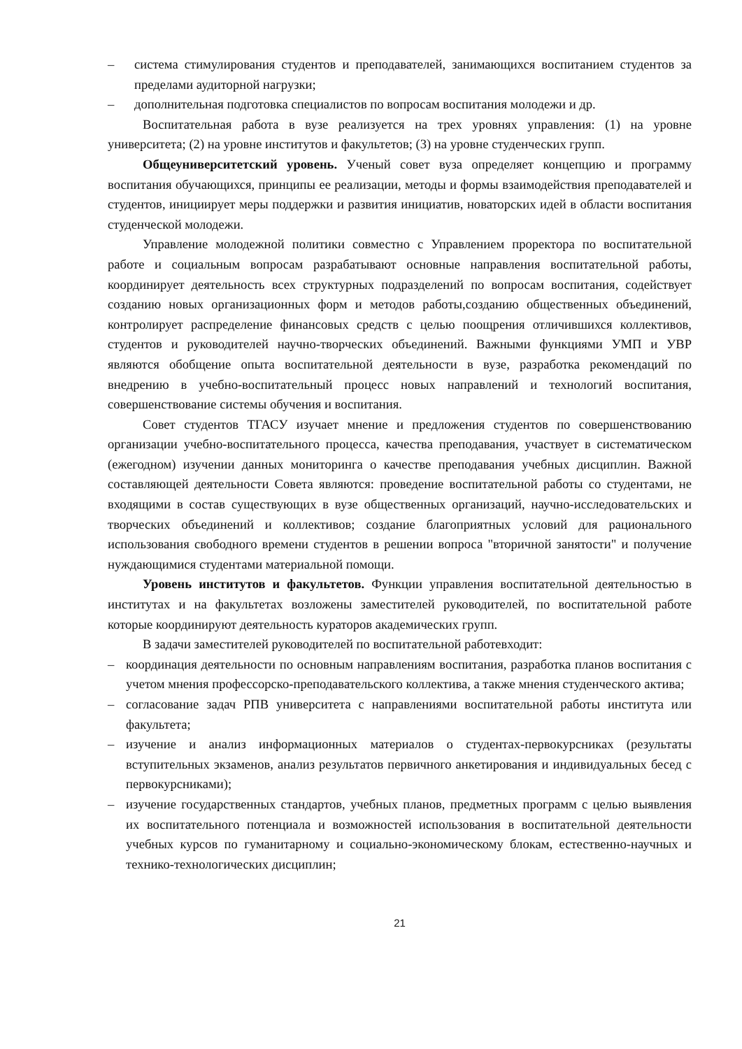– система стимулирования студентов и преподавателей, занимающихся воспитанием студентов за пределами аудиторной нагрузки;
– дополнительная подготовка специалистов по вопросам воспитания молодежи и др.
Воспитательная работа в вузе реализуется на трех уровнях управления: (1) на уровне университета; (2) на уровне институтов и факультетов; (3) на уровне студенческих групп.
Общеуниверситетский уровень. Ученый совет вуза определяет концепцию и программу воспитания обучающихся, принципы ее реализации, методы и формы взаимодействия преподавателей и студентов, инициирует меры поддержки и развития инициатив, новаторских идей в области воспитания студенческой молодежи.
Управление молодежной политики совместно с Управлением проректора по воспитательной работе и социальным вопросам разрабатывают основные направления воспитательной работы, координирует деятельность всех структурных подразделений по вопросам воспитания, содействует созданию новых организационных форм и методов работы,созданию общественных объединений, контролирует распределение финансовых средств с целью поощрения отличившихся коллективов, студентов и руководителей научно-творческих объединений. Важными функциями УМП и УВР являются обобщение опыта воспитательной деятельности в вузе, разработка рекомендаций по внедрению в учебно-воспитательный процесс новых направлений и технологий воспитания, совершенствование системы обучения и воспитания.
Совет студентов ТГАСУ изучает мнение и предложения студентов по совершенствованию организации учебно-воспитательного процесса, качества преподавания, участвует в систематическом (ежегодном) изучении данных мониторинга о качестве преподавания учебных дисциплин. Важной составляющей деятельности Совета являются: проведение воспитательной работы со студентами, не входящими в состав существующих в вузе общественных организаций, научно-исследовательских и творческих объединений и коллективов; создание благоприятных условий для рационального использования свободного времени студентов в решении вопроса "вторичной занятости" и получение нуждающимися студентами материальной помощи.
Уровень институтов и факультетов. Функции управления воспитательной деятельностью в институтах и на факультетах возложены заместителей руководителей, по воспитательной работе которые координируют деятельность кураторов академических групп.
В задачи заместителей руководителей по воспитательной работевходит:
– координация деятельности по основным направлениям воспитания, разработка планов воспитания с учетом мнения профессорско-преподавательского коллектива, а также мнения студенческого актива;
– согласование задач РПВ университета с направлениями воспитательной работы института или факультета;
– изучение и анализ информационных материалов о студентах-первокурсниках (результаты вступительных экзаменов, анализ результатов первичного анкетирования и индивидуальных бесед с первокурсниками);
– изучение государственных стандартов, учебных планов, предметных программ с целью выявления их воспитательного потенциала и возможностей использования в воспитательной деятельности учебных курсов по гуманитарному и социально-экономическому блокам, естественно-научных и технико-технологических дисциплин;
21